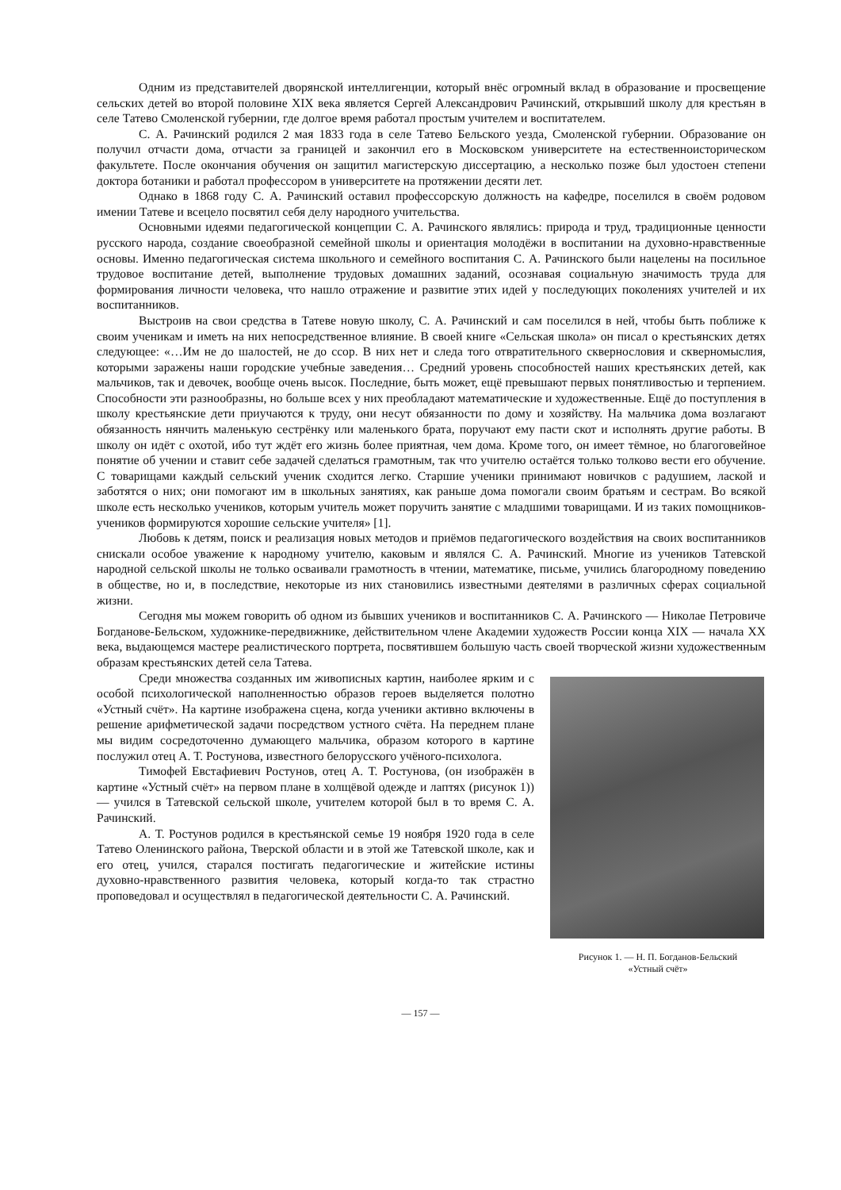Одним из представителей дворянской интеллигенции, который внёс огромный вклад в образование и просвещение сельских детей во второй половине XIX века является Сергей Александрович Рачинский, открывший школу для крестьян в селе Татево Смоленской губернии, где долгое время работал простым учителем и воспитателем.
С. А. Рачинский родился 2 мая 1833 года в селе Татево Бельского уезда, Смоленской губернии. Образование он получил отчасти дома, отчасти за границей и закончил его в Московском университете на естественноисторическом факультете. После окончания обучения он защитил магистерскую диссертацию, а несколько позже был удостоен степени доктора ботаники и работал профессором в университете на протяжении десяти лет.
Однако в 1868 году С. А. Рачинский оставил профессорскую должность на кафедре, поселился в своём родовом имении Татеве и всецело посвятил себя делу народного учительства.
Основными идеями педагогической концепции С. А. Рачинского являлись: природа и труд, традиционные ценности русского народа, создание своеобразной семейной школы и ориентация молодёжи в воспитании на духовно-нравственные основы. Именно педагогическая система школьного и семейного воспитания С. А. Рачинского были нацелены на посильное трудовое воспитание детей, выполнение трудовых домашних заданий, осознавая социальную значимость труда для формирования личности человека, что нашло отражение и развитие этих идей у последующих поколениях учителей и их воспитанников.
Выстроив на свои средства в Татеве новую школу, С. А. Рачинский и сам поселился в ней, чтобы быть поближе к своим ученикам и иметь на них непосредственное влияние. В своей книге «Сельская школа» он писал о крестьянских детях следующее: «…Им не до шалостей, не до ссор. В них нет и следа того отвратительного сквернословия и скверномыслия, которыми заражены наши городские учебные заведения… Средний уровень способностей наших крестьянских детей, как мальчиков, так и девочек, вообще очень высок. Последние, быть может, ещё превышают первых понятливостью и терпением. Способности эти разнообразны, но больше всех у них преобладают математические и художественные. Ещё до поступления в школу крестьянские дети приучаются к труду, они несут обязанности по дому и хозяйству. На мальчика дома возлагают обязанность нянчить маленькую сестрёнку или маленького брата, поручают ему пасти скот и исполнять другие работы. В школу он идёт с охотой, ибо тут ждёт его жизнь более приятная, чем дома. Кроме того, он имеет тёмное, но благоговейное понятие об учении и ставит себе задачей сделаться грамотным, так что учителю остаётся только толково вести его обучение. С товарищами каждый сельский ученик сходится легко. Старшие ученики принимают новичков с радушием, лаской и заботятся о них; они помогают им в школьных занятиях, как раньше дома помогали своим братьям и сестрам. Во всякой школе есть несколько учеников, которым учитель может поручить занятие с младшими товарищами. И из таких помощников-учеников формируются хорошие сельские учителя» [1].
Любовь к детям, поиск и реализация новых методов и приёмов педагогического воздействия на своих воспитанников снискали особое уважение к народному учителю, каковым и являлся С. А. Рачинский. Многие из учеников Татевской народной сельской школы не только осваивали грамотность в чтении, математике, письме, учились благородному поведению в обществе, но и, в последствие, некоторые из них становились известными деятелями в различных сферах социальной жизни.
Сегодня мы можем говорить об одном из бывших учеников и воспитанников С. А. Рачинского — Николае Петровиче Богданове-Бельском, художнике-передвижнике, действительном члене Академии художеств России конца XIX — начала XX века, выдающемся мастере реалистического портрета, посвятившем большую часть своей творческой жизни художественным образам крестьянских детей села Татева.
Рисунок 1. — Н. П. Богданов-Бельский
«Устный счёт»
Среди множества созданных им живописных картин, наиболее ярким и с особой психологической наполненностью образов героев выделяется полотно «Устный счёт». На картине изображена сцена, когда ученики активно включены в решение арифметической задачи посредством устного счёта. На переднем плане мы видим сосредоточенно думающего мальчика, образом которого в картине послужил отец А. Т. Ростунова, известного белорусского учёного-психолога.
Тимофей Евстафиевич Ростунов, отец А. Т. Ростунова, (он изображён в картине «Устный счёт» на первом плане в холщёвой одежде и лаптях (рисунок 1)) — учился в Татевской сельской школе, учителем которой был в то время С. А. Рачинский.
А. Т. Ростунов родился в крестьянской семье 19 ноября 1920 года в селе Татево Оленинского района, Тверской области и в этой же Татевской школе, как и его отец, учился, старался постигать педагогические и житейские истины духовно-нравственного развития человека, который когда-то так страстно проповедовал и осуществлял в педагогической деятельности С. А. Рачинский.
— 157 —